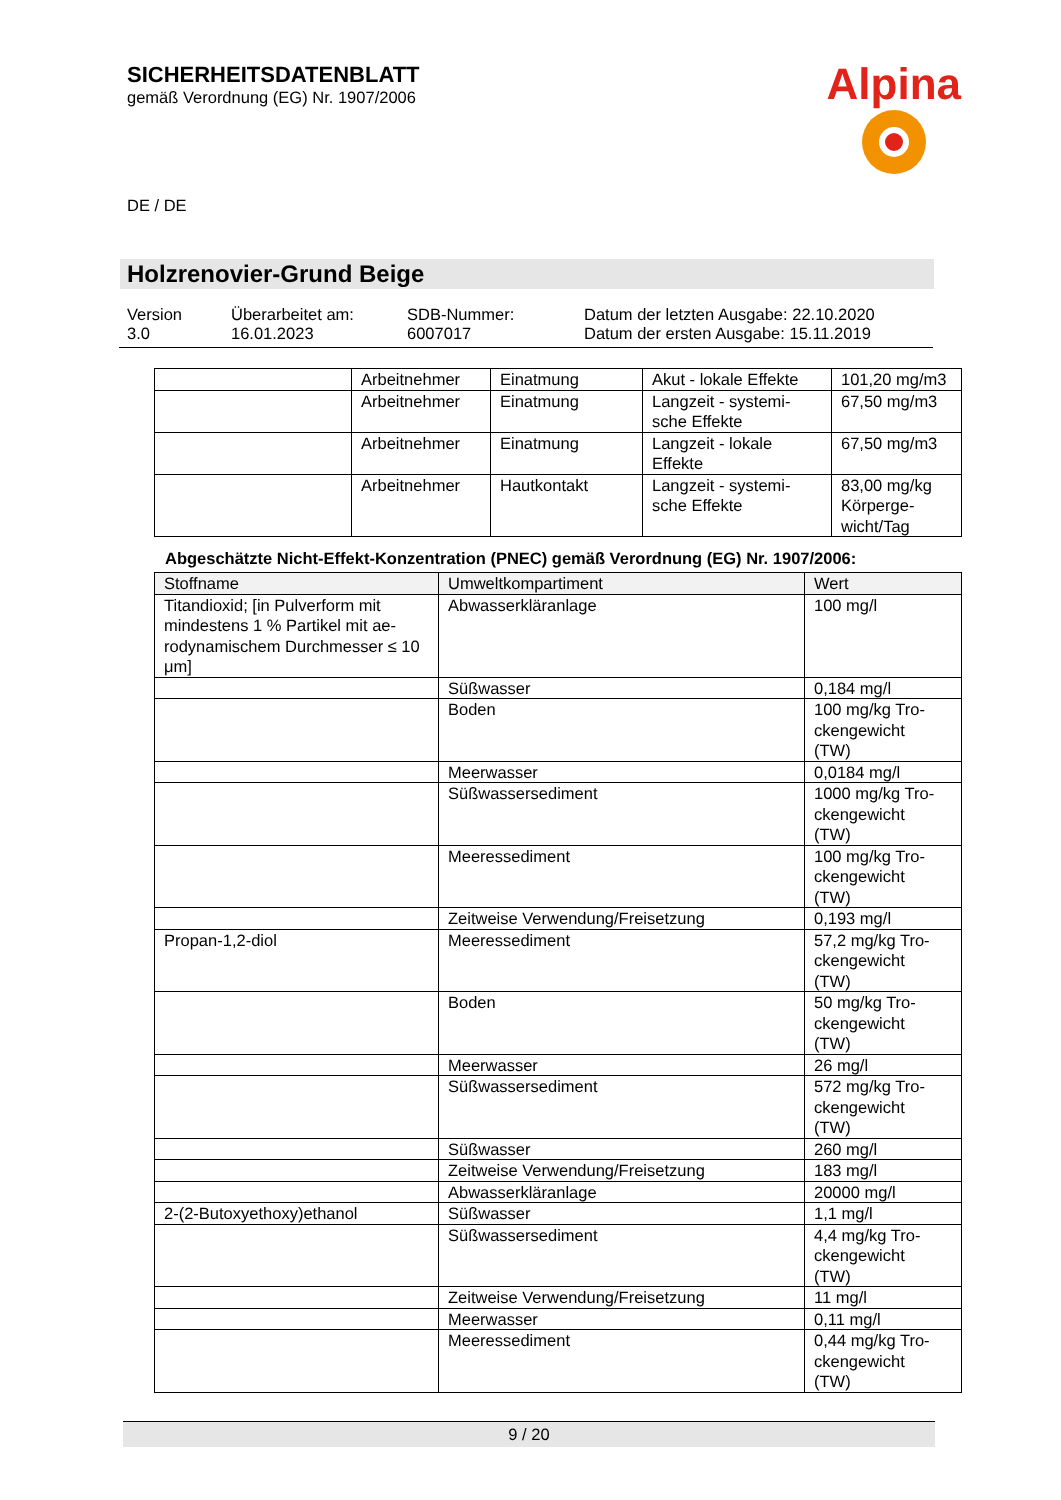SICHERHEITSDATENBLATT
gemäß Verordnung (EG) Nr. 1907/2006
Alpina
DE / DE
Holzrenovier-Grund Beige
Version
3.0
Überarbeitet am:
16.01.2023
SDB-Nummer:
6007017
Datum der letzten Ausgabe: 22.10.2020
Datum der ersten Ausgabe: 15.11.2019
| | Arbeitnehmer | Einatmung | Akut - lokale Effekte | 101,20 mg/m3 |
| | Arbeitnehmer | Einatmung | Langzeit - systemi- sche Effekte | 67,50 mg/m3 |
| | Arbeitnehmer | Einatmung | Langzeit - lokale Effekte | 67,50 mg/m3 |
| | Arbeitnehmer | Hautkontakt | Langzeit - systemi- sche Effekte | 83,00 mg/kg Körperge- wicht/Tag |
Abgeschätzte Nicht-Effekt-Konzentration (PNEC) gemäß Verordnung (EG) Nr. 1907/2006:
| Stoffname | Umweltkompartiment | Wert |
| --- | --- | --- |
| Titandioxid; [in Pulverform mit mindestens 1 % Partikel mit ae-rodynamischem Durchmesser ≤ 10 μm] | Abwasserkläranlage | 100 mg/l |
| | Süßwasser | 0,184 mg/l |
| | Boden | 100 mg/kg Tro- ckengewicht (TW) |
| | Meerwasser | 0,0184 mg/l |
| | Süßwassersediment | 1000 mg/kg Tro- ckengewicht (TW) |
| | Meeressediment | 100 mg/kg Tro- ckengewicht (TW) |
| | Zeitweise Verwendung/Freisetzung | 0,193 mg/l |
| Propan-1,2-diol | Meeressediment | 57,2 mg/kg Tro- ckengewicht (TW) |
| | Boden | 50 mg/kg Tro- ckengewicht (TW) |
| | Meerwasser | 26 mg/l |
| | Süßwassersediment | 572 mg/kg Tro- ckengewicht (TW) |
| | Süßwasser | 260 mg/l |
| | Zeitweise Verwendung/Freisetzung | 183 mg/l |
| | Abwasserkläranlage | 20000 mg/l |
| 2-(2-Butoxyethoxy)ethanol | Süßwasser | 1,1 mg/l |
| | Süßwassersediment | 4,4 mg/kg Tro- ckengewicht (TW) |
| | Zeitweise Verwendung/Freisetzung | 11 mg/l |
| | Meerwasser | 0,11 mg/l |
| | Meeressediment | 0,44 mg/kg Tro- ckengewicht (TW) |
9 / 20